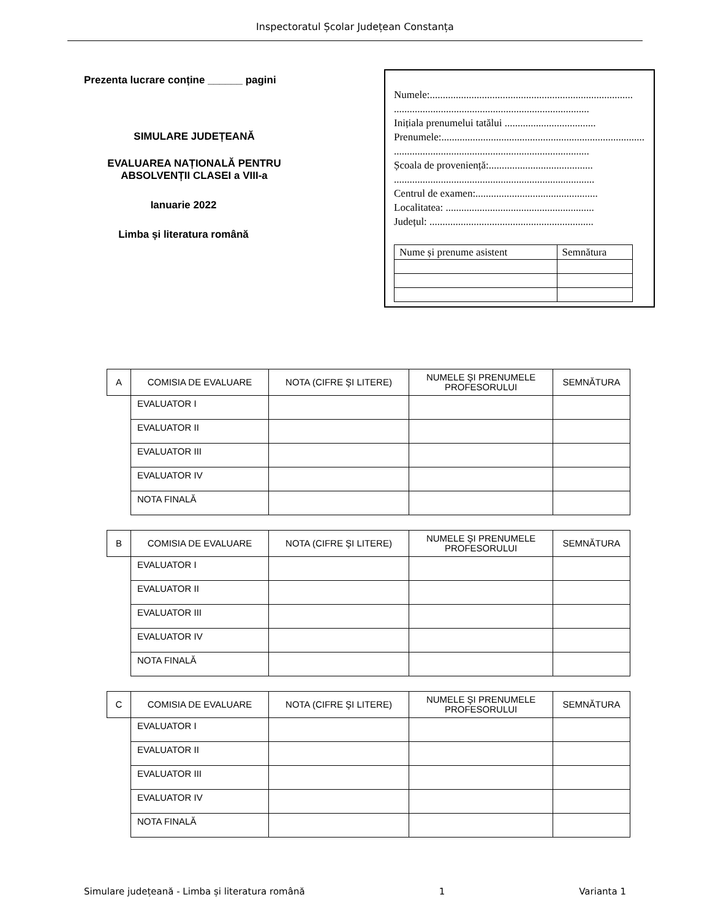Inspectoratul Școlar Județean Constanța
Prezenta lucrare conține ______ pagini
SIMULARE JUDEȚEANĂ
EVALUAREA NAȚIONALĂ PENTRU ABSOLVENȚII CLASEI a VIII-a
Ianuarie 2022
Limba și literatura română
Numele:..............................................................................
...........................................................................
Inițiala prenumelui tatălui ...................................
Prenumele:...............................................................................
...........................................................................
Școala de proveniență:........................................
.............................................................................
Centrul de examen:...............................................
Localitatea: .........................................................
Județul: ...............................................................
| Nume și prenume asistent | Semnătura |
| A | COMISIA DE EVALUARE | NOTA (CIFRE ŞI LITERE) | NUMELE ŞI PRENUMELE PROFESORULUI | SEMNĂTURA |
| --- | --- | --- | --- | --- |
| | EVALUATOR I | | | |
| | EVALUATOR II | | | |
| | EVALUATOR III | | | |
| | EVALUATOR IV | | | |
| | NOTA FINALĂ | | | |
| B | COMISIA DE EVALUARE | NOTA (CIFRE ŞI LITERE) | NUMELE ŞI PRENUMELE PROFESORULUI | SEMNĂTURA |
| --- | --- | --- | --- | --- |
| | EVALUATOR I | | | |
| | EVALUATOR II | | | |
| | EVALUATOR III | | | |
| | EVALUATOR IV | | | |
| | NOTA FINALĂ | | | |
| C | COMISIA DE EVALUARE | NOTA (CIFRE ŞI LITERE) | NUMELE ŞI PRENUMELE PROFESORULUI | SEMNĂTURA |
| --- | --- | --- | --- | --- |
| | EVALUATOR I | | | |
| | EVALUATOR II | | | |
| | EVALUATOR III | | | |
| | EVALUATOR IV | | | |
| | NOTA FINALĂ | | | |
Simulare județeană - Limba și literatura română 1 Varianta 1